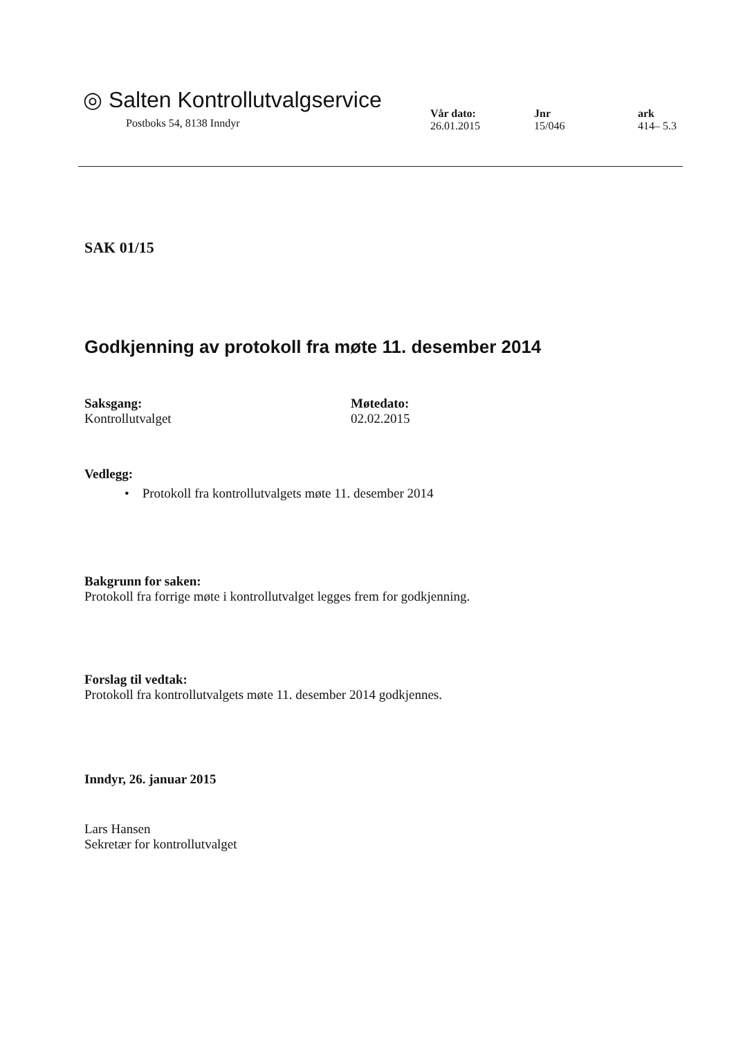◎ Salten Kontrollutvalgservice
Postboks 54, 8138 Inndyr
Vår dato:
26.01.2015
Jnr
15/046
ark
414– 5.3
SAK 01/15
Godkjenning av protokoll fra møte 11. desember 2014
Saksgang:
Kontrollutvalget
Møtedato:
02.02.2015
Vedlegg:
• Protokoll fra kontrollutvalgets møte 11. desember 2014
Bakgrunn for saken:
Protokoll fra forrige møte i kontrollutvalget legges frem for godkjenning.
Forslag til vedtak:
Protokoll fra kontrollutvalgets møte 11. desember 2014 godkjennes.
Inndyr, 26. januar 2015
Lars Hansen
Sekretær for kontrollutvalget